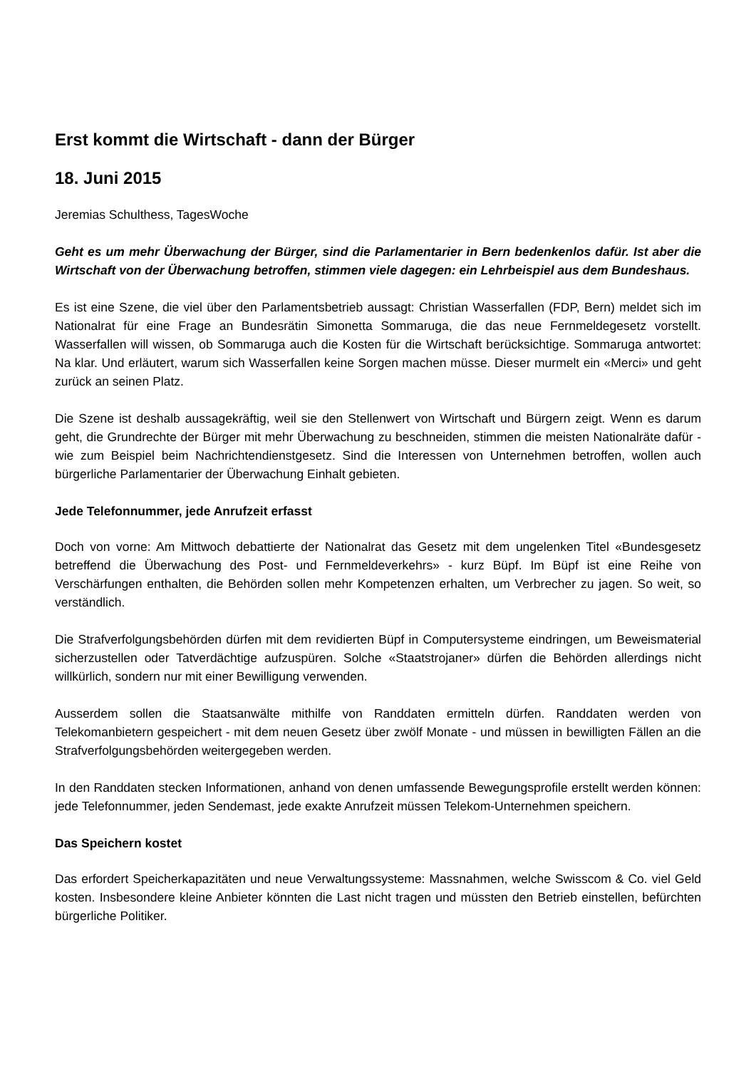Erst kommt die Wirtschaft - dann der Bürger
18. Juni 2015
Jeremias Schulthess, TagesWoche
Geht es um mehr Überwachung der Bürger, sind die Parlamentarier in Bern bedenkenlos dafür. Ist aber die Wirtschaft von der Überwachung betroffen, stimmen viele dagegen: ein Lehrbeispiel aus dem Bundeshaus.
Es ist eine Szene, die viel über den Parlamentsbetrieb aussagt: Christian Wasserfallen (FDP, Bern) meldet sich im Nationalrat für eine Frage an Bundesrätin Simonetta Sommaruga, die das neue Fernmeldegesetz vorstellt. Wasserfallen will wissen, ob Sommaruga auch die Kosten für die Wirtschaft berücksichtige. Sommaruga antwortet: Na klar. Und erläutert, warum sich Wasserfallen keine Sorgen machen müsse. Dieser murmelt ein «Merci» und geht zurück an seinen Platz.
Die Szene ist deshalb aussagekräftig, weil sie den Stellenwert von Wirtschaft und Bürgern zeigt. Wenn es darum geht, die Grundrechte der Bürger mit mehr Überwachung zu beschneiden, stimmen die meisten Nationalräte dafür - wie zum Beispiel beim Nachrichtendienstgesetz. Sind die Interessen von Unternehmen betroffen, wollen auch bürgerliche Parlamentarier der Überwachung Einhalt gebieten.
Jede Telefonnummer, jede Anrufzeit erfasst
Doch von vorne: Am Mittwoch debattierte der Nationalrat das Gesetz mit dem ungelenken Titel «Bundesgesetz betreffend die Überwachung des Post- und Fernmeldeverkehrs» - kurz Büpf. Im Büpf ist eine Reihe von Verschärfungen enthalten, die Behörden sollen mehr Kompetenzen erhalten, um Verbrecher zu jagen. So weit, so verständlich.
Die Strafverfolgungsbehörden dürfen mit dem revidierten Büpf in Computersysteme eindringen, um Beweismaterial sicherzustellen oder Tatverdächtige aufzuspüren. Solche «Staatstrojaner» dürfen die Behörden allerdings nicht willkürlich, sondern nur mit einer Bewilligung verwenden.
Ausserdem sollen die Staatsanwälte mithilfe von Randdaten ermitteln dürfen. Randdaten werden von Telekomanbietern gespeichert - mit dem neuen Gesetz über zwölf Monate - und müssen in bewilligten Fällen an die Strafverfolgungsbehörden weitergegeben werden.
In den Randdaten stecken Informationen, anhand von denen umfassende Bewegungsprofile erstellt werden können: jede Telefonnummer, jeden Sendemast, jede exakte Anrufzeit müssen Telekom-Unternehmen speichern.
Das Speichern kostet
Das erfordert Speicherkapazitäten und neue Verwaltungssysteme: Massnahmen, welche Swisscom & Co. viel Geld kosten. Insbesondere kleine Anbieter könnten die Last nicht tragen und müssten den Betrieb einstellen, befürchten bürgerliche Politiker.